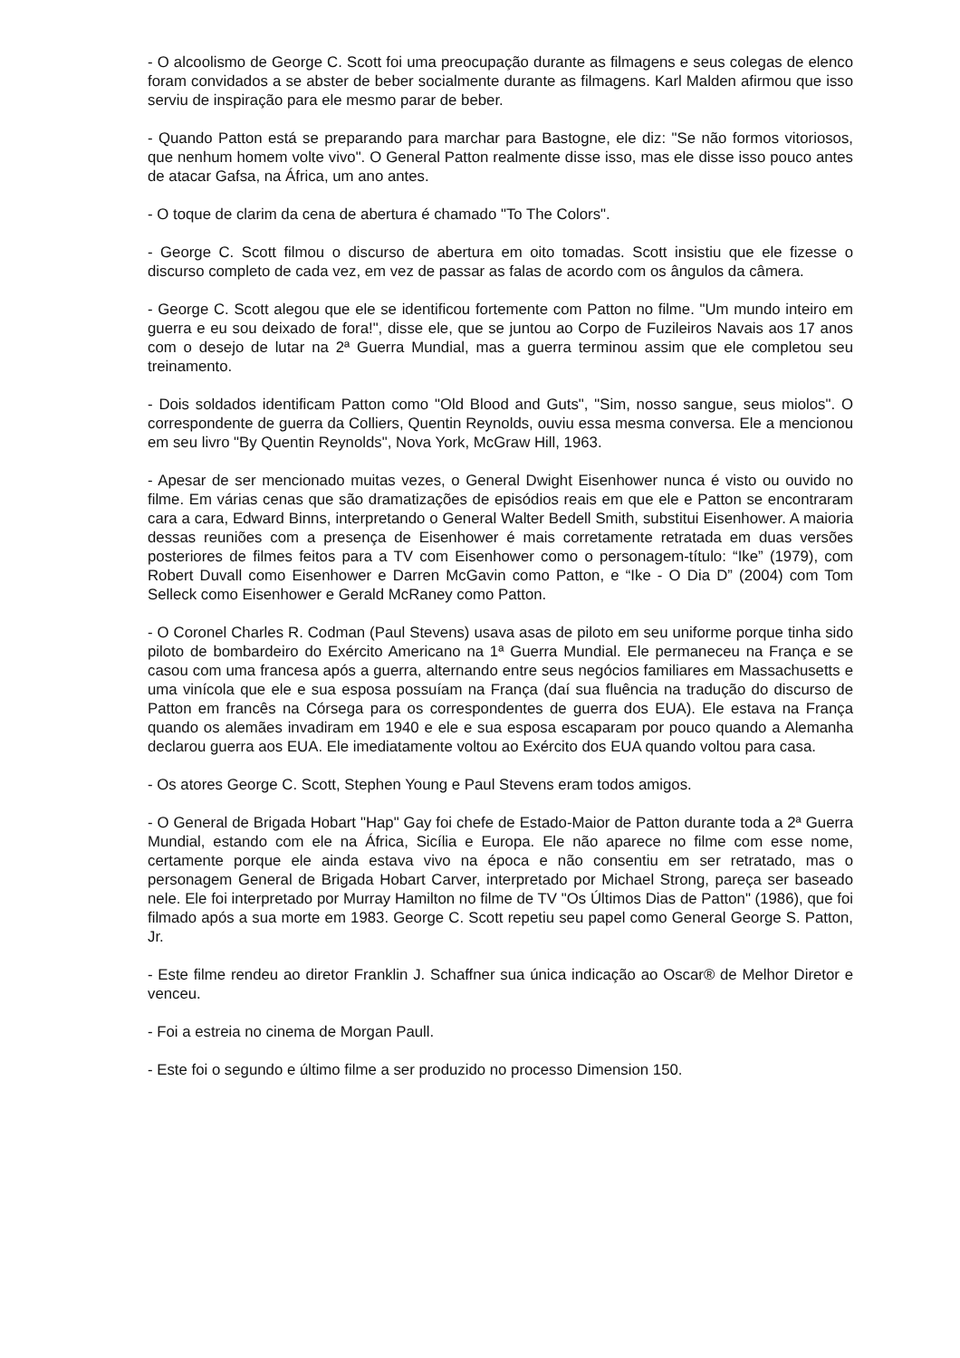- O alcoolismo de George C. Scott foi uma preocupação durante as filmagens e seus colegas de elenco foram convidados a se abster de beber socialmente durante as filmagens. Karl Malden afirmou que isso serviu de inspiração para ele mesmo parar de beber.
- Quando Patton está se preparando para marchar para Bastogne, ele diz: "Se não formos vitoriosos, que nenhum homem volte vivo". O General Patton realmente disse isso, mas ele disse isso pouco antes de atacar Gafsa, na África, um ano antes.
- O toque de clarim da cena de abertura é chamado "To The Colors".
- George C. Scott filmou o discurso de abertura em oito tomadas. Scott insistiu que ele fizesse o discurso completo de cada vez, em vez de passar as falas de acordo com os ângulos da câmera.
- George C. Scott alegou que ele se identificou fortemente com Patton no filme. "Um mundo inteiro em guerra e eu sou deixado de fora!", disse ele, que se juntou ao Corpo de Fuzileiros Navais aos 17 anos com o desejo de lutar na 2ª Guerra Mundial, mas a guerra terminou assim que ele completou seu treinamento.
- Dois soldados identificam Patton como "Old Blood and Guts", "Sim, nosso sangue, seus miolos". O correspondente de guerra da Colliers, Quentin Reynolds, ouviu essa mesma conversa. Ele a mencionou em seu livro "By Quentin Reynolds", Nova York, McGraw Hill, 1963.
- Apesar de ser mencionado muitas vezes, o General Dwight Eisenhower nunca é visto ou ouvido no filme. Em várias cenas que são dramatizações de episódios reais em que ele e Patton se encontraram cara a cara, Edward Binns, interpretando o General Walter Bedell Smith, substitui Eisenhower. A maioria dessas reuniões com a presença de Eisenhower é mais corretamente retratada em duas versões posteriores de filmes feitos para a TV com Eisenhower como o personagem-título: “Ike” (1979), com Robert Duvall como Eisenhower e Darren McGavin como Patton, e “Ike - O Dia D” (2004) com Tom Selleck como Eisenhower e Gerald McRaney como Patton.
- O Coronel Charles R. Codman (Paul Stevens) usava asas de piloto em seu uniforme porque tinha sido piloto de bombardeiro do Exército Americano na 1ª Guerra Mundial. Ele permaneceu na França e se casou com uma francesa após a guerra, alternando entre seus negócios familiares em Massachusetts e uma vinícola que ele e sua esposa possuíam na França (daí sua fluência na tradução do discurso de Patton em francês na Córsega para os correspondentes de guerra dos EUA). Ele estava na França quando os alemães invadiram em 1940 e ele e sua esposa escaparam por pouco quando a Alemanha declarou guerra aos EUA. Ele imediatamente voltou ao Exército dos EUA quando voltou para casa.
- Os atores George C. Scott, Stephen Young e Paul Stevens eram todos amigos.
- O General de Brigada Hobart "Hap" Gay foi chefe de Estado-Maior de Patton durante toda a 2ª Guerra Mundial, estando com ele na África, Sicília e Europa. Ele não aparece no filme com esse nome, certamente porque ele ainda estava vivo na época e não consentiu em ser retratado, mas o personagem General de Brigada Hobart Carver, interpretado por Michael Strong, pareça ser baseado nele. Ele foi interpretado por Murray Hamilton no filme de TV "Os Últimos Dias de Patton" (1986), que foi filmado após a sua morte em 1983. George C. Scott repetiu seu papel como General George S. Patton, Jr.
- Este filme rendeu ao diretor Franklin J. Schaffner sua única indicação ao Oscar® de Melhor Diretor e venceu.
- Foi a estreia no cinema de Morgan Paull.
- Este foi o segundo e último filme a ser produzido no processo Dimension 150.